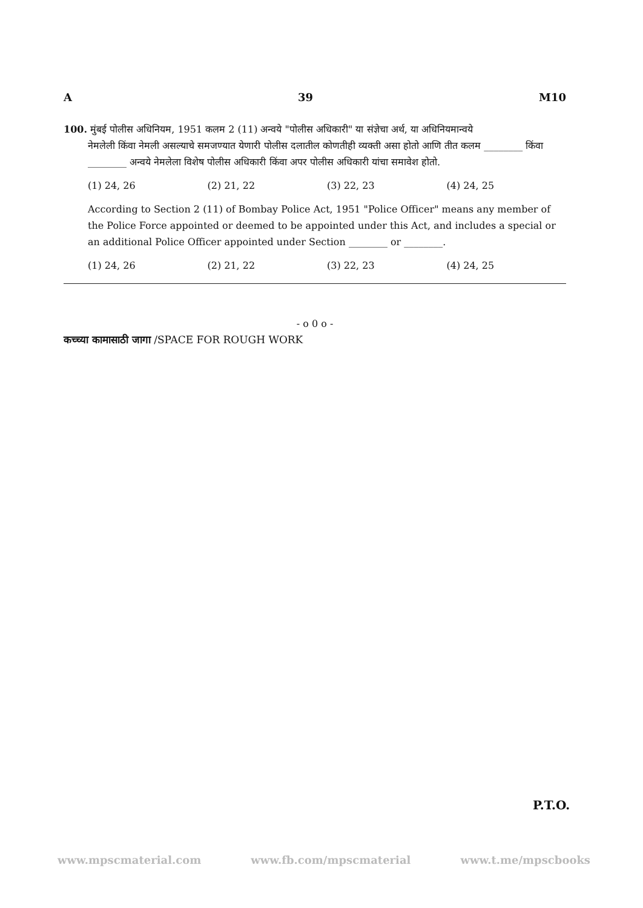A 39 M10
100. मुंबई पोलीस अधिनियम, 1951 कलम 2 (11) अन्वये "पोलीस अधिकारी" या संज्ञेचा अर्थ, या अधिनियमान्वये
नेमलेली किंवा नेमली असल्याचे समजण्यात येणारी पोलीस दलातील कोणतीही व्यक्ती असा होतो आणि तीत कलम ________ किंवा ________ अन्वये नेमलेला विशेष पोलीस अधिकारी किंवा अपर पोलीस अधिकारी यांचा समावेश होतो.
(1) 24, 26 (2) 21, 22 (3) 22, 23 (4) 24, 25
According to Section 2 (11) of Bombay Police Act, 1951 "Police Officer" means any member of the Police Force appointed or deemed to be appointed under this Act, and includes a special or an additional Police Officer appointed under Section ________ or ________.
(1) 24, 26 (2) 21, 22 (3) 22, 23 (4) 24, 25
- o 0 o -
कच्च्या कामासाठी जागा /SPACE FOR ROUGH WORK
P.T.O.
www.mpscmaterial.com www.fb.com/mpscmaterial www.t.me/mpscbooks